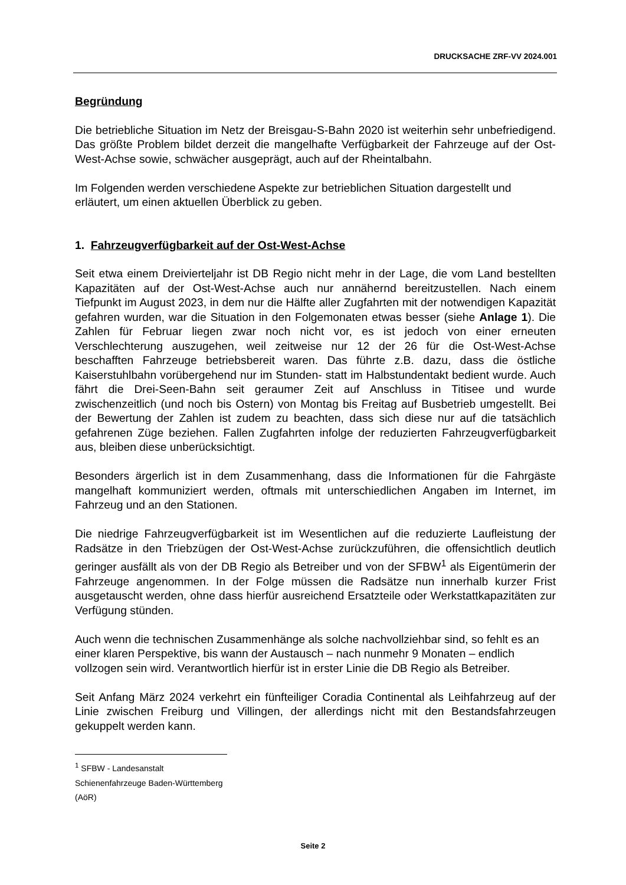DRUCKSACHE ZRF-VV 2024.001
Begründung
Die betriebliche Situation im Netz der Breisgau-S-Bahn 2020 ist weiterhin sehr unbefriedigend. Das größte Problem bildet derzeit die mangelhafte Verfügbarkeit der Fahrzeuge auf der Ost-West-Achse sowie, schwächer ausgeprägt, auch auf der Rheintalbahn.
Im Folgenden werden verschiedene Aspekte zur betrieblichen Situation dargestellt und erläutert, um einen aktuellen Überblick zu geben.
1. Fahrzeugverfügbarkeit auf der Ost-West-Achse
Seit etwa einem Dreivierteljahr ist DB Regio nicht mehr in der Lage, die vom Land bestellten Kapazitäten auf der Ost-West-Achse auch nur annähernd bereitzustellen. Nach einem Tiefpunkt im August 2023, in dem nur die Hälfte aller Zugfahrten mit der notwendigen Kapazität gefahren wurden, war die Situation in den Folgemonaten etwas besser (siehe Anlage 1). Die Zahlen für Februar liegen zwar noch nicht vor, es ist jedoch von einer erneuten Verschlechterung auszugehen, weil zeitweise nur 12 der 26 für die Ost-West-Achse beschafften Fahrzeuge betriebsbereit waren. Das führte z.B. dazu, dass die östliche Kaiserstuhlbahn vorübergehend nur im Stunden- statt im Halbstundentakt bedient wurde. Auch fährt die Drei-Seen-Bahn seit geraumer Zeit auf Anschluss in Titisee und wurde zwischenzeitlich (und noch bis Ostern) von Montag bis Freitag auf Busbetrieb umgestellt. Bei der Bewertung der Zahlen ist zudem zu beachten, dass sich diese nur auf die tatsächlich gefahrenen Züge beziehen. Fallen Zugfahrten infolge der reduzierten Fahrzeugverfügbarkeit aus, bleiben diese unberücksichtigt.
Besonders ärgerlich ist in dem Zusammenhang, dass die Informationen für die Fahrgäste mangelhaft kommuniziert werden, oftmals mit unterschiedlichen Angaben im Internet, im Fahrzeug und an den Stationen.
Die niedrige Fahrzeugverfügbarkeit ist im Wesentlichen auf die reduzierte Laufleistung der Radsätze in den Triebzügen der Ost-West-Achse zurückzuführen, die offensichtlich deutlich geringer ausfällt als von der DB Regio als Betreiber und von der SFBW<sup>1</sup> als Eigentümerin der Fahrzeuge angenommen. In der Folge müssen die Radsätze nun innerhalb kurzer Frist ausgetauscht werden, ohne dass hierfür ausreichend Ersatzteile oder Werkstattkapazitäten zur Verfügung stünden.
Auch wenn die technischen Zusammenhänge als solche nachvollziehbar sind, so fehlt es an einer klaren Perspektive, bis wann der Austausch – nach nunmehr 9 Monaten – endlich vollzogen sein wird. Verantwortlich hierfür ist in erster Linie die DB Regio als Betreiber.
Seit Anfang März 2024 verkehrt ein fünfteiliger Coradia Continental als Leihfahrzeug auf der Linie zwischen Freiburg und Villingen, der allerdings nicht mit den Bestandsfahrzeugen gekuppelt werden kann.
<sup>1</sup> SFBW - Landesanstalt Schienenfahrzeuge Baden-Württemberg (AöR)
Seite 2